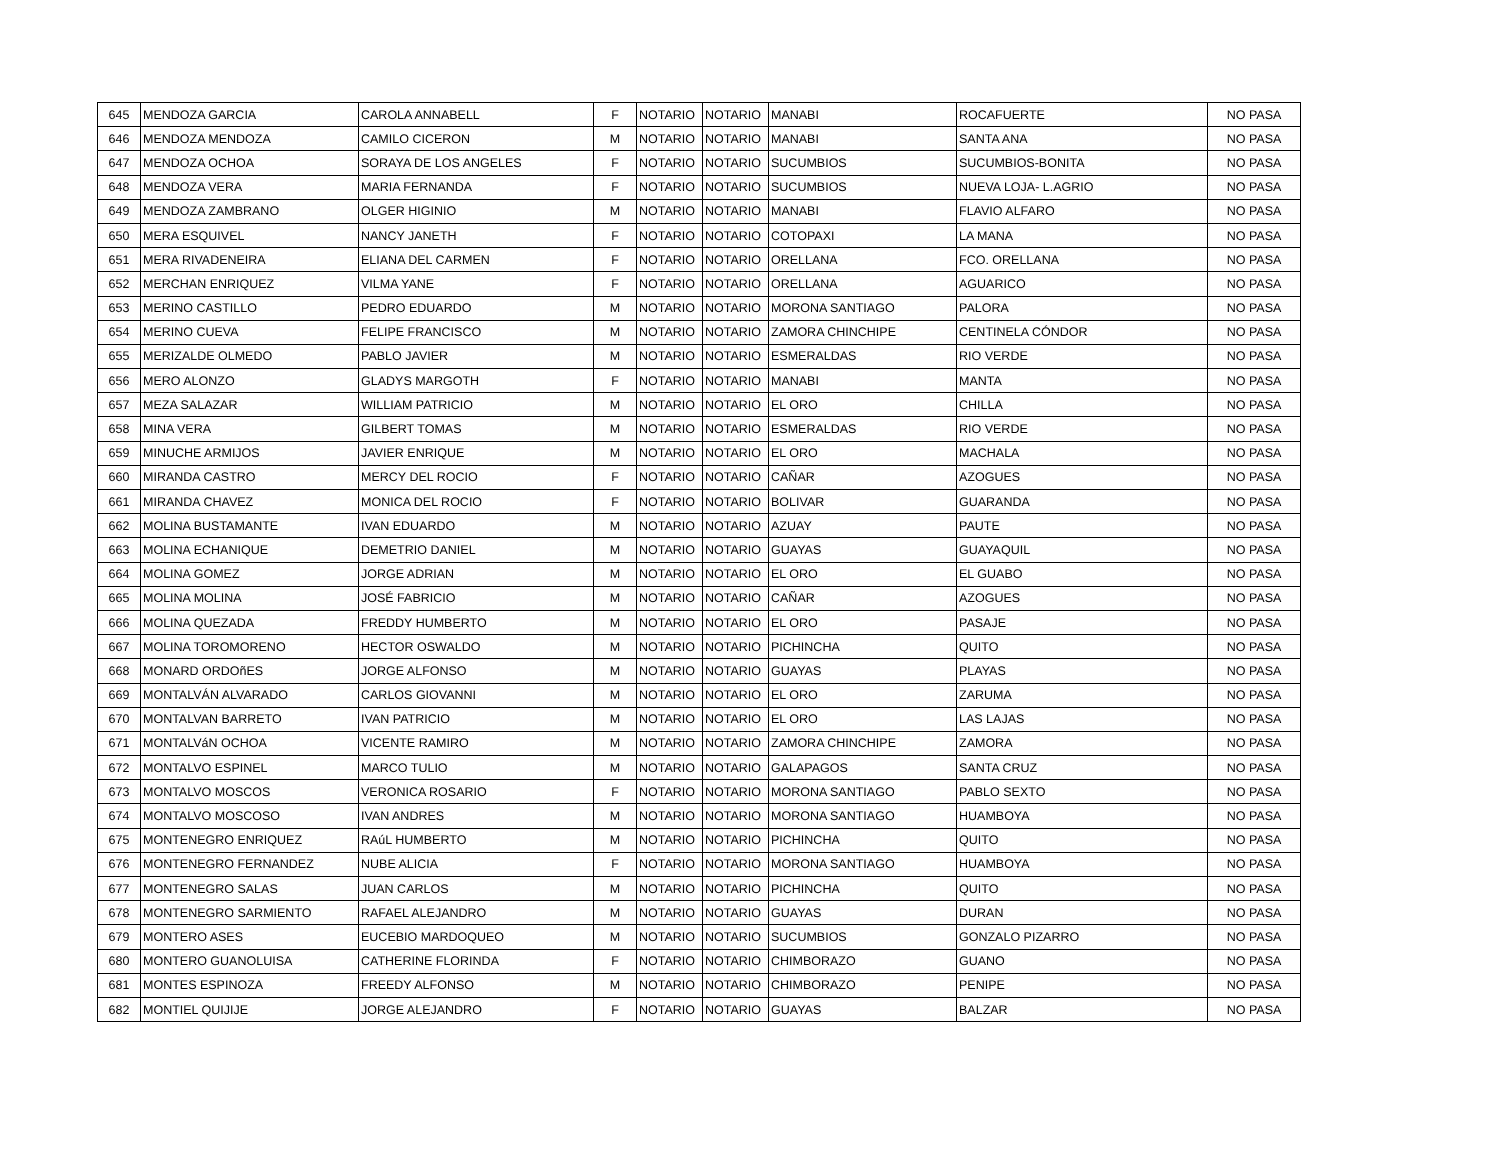| 645 | MENDOZA GARCIA | CAROLA ANNABELL | F | NOTARIO | NOTARIO | MANABI | ROCAFUERTE | NO PASA |
| 646 | MENDOZA MENDOZA | CAMILO CICERON | M | NOTARIO | NOTARIO | MANABI | SANTA ANA | NO PASA |
| 647 | MENDOZA OCHOA | SORAYA DE LOS ANGELES | F | NOTARIO | NOTARIO | SUCUMBIOS | SUCUMBIOS-BONITA | NO PASA |
| 648 | MENDOZA VERA | MARIA FERNANDA | F | NOTARIO | NOTARIO | SUCUMBIOS | NUEVA LOJA- L.AGRIO | NO PASA |
| 649 | MENDOZA ZAMBRANO | OLGER HIGINIO | M | NOTARIO | NOTARIO | MANABI | FLAVIO ALFARO | NO PASA |
| 650 | MERA ESQUIVEL | NANCY JANETH | F | NOTARIO | NOTARIO | COTOPAXI | LA MANA | NO PASA |
| 651 | MERA RIVADENEIRA | ELIANA DEL CARMEN | F | NOTARIO | NOTARIO | ORELLANA | FCO. ORELLANA | NO PASA |
| 652 | MERCHAN ENRIQUEZ | VILMA YANE | F | NOTARIO | NOTARIO | ORELLANA | AGUARICO | NO PASA |
| 653 | MERINO CASTILLO | PEDRO EDUARDO | M | NOTARIO | NOTARIO | MORONA SANTIAGO | PALORA | NO PASA |
| 654 | MERINO CUEVA | FELIPE FRANCISCO | M | NOTARIO | NOTARIO | ZAMORA CHINCHIPE | CENTINELA CÓNDOR | NO PASA |
| 655 | MERIZALDE OLMEDO | PABLO JAVIER | M | NOTARIO | NOTARIO | ESMERALDAS | RIO VERDE | NO PASA |
| 656 | MERO ALONZO | GLADYS MARGOTH | F | NOTARIO | NOTARIO | MANABI | MANTA | NO PASA |
| 657 | MEZA SALAZAR | WILLIAM PATRICIO | M | NOTARIO | NOTARIO | EL ORO | CHILLA | NO PASA |
| 658 | MINA VERA | GILBERT TOMAS | M | NOTARIO | NOTARIO | ESMERALDAS | RIO VERDE | NO PASA |
| 659 | MINUCHE ARMIJOS | JAVIER ENRIQUE | M | NOTARIO | NOTARIO | EL ORO | MACHALA | NO PASA |
| 660 | MIRANDA CASTRO | MERCY DEL ROCIO | F | NOTARIO | NOTARIO | CAÑAR | AZOGUES | NO PASA |
| 661 | MIRANDA CHAVEZ | MONICA DEL ROCIO | F | NOTARIO | NOTARIO | BOLIVAR | GUARANDA | NO PASA |
| 662 | MOLINA BUSTAMANTE | IVAN EDUARDO | M | NOTARIO | NOTARIO | AZUAY | PAUTE | NO PASA |
| 663 | MOLINA ECHANIQUE | DEMETRIO DANIEL | M | NOTARIO | NOTARIO | GUAYAS | GUAYAQUIL | NO PASA |
| 664 | MOLINA GOMEZ | JORGE ADRIAN | M | NOTARIO | NOTARIO | EL ORO | EL GUABO | NO PASA |
| 665 | MOLINA MOLINA | JOSÉ FABRICIO | M | NOTARIO | NOTARIO | CAÑAR | AZOGUES | NO PASA |
| 666 | MOLINA QUEZADA | FREDDY HUMBERTO | M | NOTARIO | NOTARIO | EL ORO | PASAJE | NO PASA |
| 667 | MOLINA TOROMORENO | HECTOR OSWALDO | M | NOTARIO | NOTARIO | PICHINCHA | QUITO | NO PASA |
| 668 | MONARD ORDOñES | JORGE ALFONSO | M | NOTARIO | NOTARIO | GUAYAS | PLAYAS | NO PASA |
| 669 | MONTALVÁN ALVARADO | CARLOS GIOVANNI | M | NOTARIO | NOTARIO | EL ORO | ZARUMA | NO PASA |
| 670 | MONTALVAN BARRETO | IVAN PATRICIO | M | NOTARIO | NOTARIO | EL ORO | LAS LAJAS | NO PASA |
| 671 | MONTALVáN OCHOA | VICENTE RAMIRO | M | NOTARIO | NOTARIO | ZAMORA CHINCHIPE | ZAMORA | NO PASA |
| 672 | MONTALVO ESPINEL | MARCO TULIO | M | NOTARIO | NOTARIO | GALAPAGOS | SANTA CRUZ | NO PASA |
| 673 | MONTALVO MOSCOS | VERONICA ROSARIO | F | NOTARIO | NOTARIO | MORONA SANTIAGO | PABLO SEXTO | NO PASA |
| 674 | MONTALVO MOSCOSO | IVAN ANDRES | M | NOTARIO | NOTARIO | MORONA SANTIAGO | HUAMBOYA | NO PASA |
| 675 | MONTENEGRO ENRIQUEZ | RAúL HUMBERTO | M | NOTARIO | NOTARIO | PICHINCHA | QUITO | NO PASA |
| 676 | MONTENEGRO FERNANDEZ | NUBE ALICIA | F | NOTARIO | NOTARIO | MORONA SANTIAGO | HUAMBOYA | NO PASA |
| 677 | MONTENEGRO SALAS | JUAN CARLOS | M | NOTARIO | NOTARIO | PICHINCHA | QUITO | NO PASA |
| 678 | MONTENEGRO SARMIENTO | RAFAEL ALEJANDRO | M | NOTARIO | NOTARIO | GUAYAS | DURAN | NO PASA |
| 679 | MONTERO ASES | EUCEBIO MARDOQUEO | M | NOTARIO | NOTARIO | SUCUMBIOS | GONZALO PIZARRO | NO PASA |
| 680 | MONTERO GUANOLUISA | CATHERINE FLORINDA | F | NOTARIO | NOTARIO | CHIMBORAZO | GUANO | NO PASA |
| 681 | MONTES ESPINOZA | FREEDY ALFONSO | M | NOTARIO | NOTARIO | CHIMBORAZO | PENIPE | NO PASA |
| 682 | MONTIEL QUIJIJE | JORGE ALEJANDRO | F | NOTARIO | NOTARIO | GUAYAS | BALZAR | NO PASA |